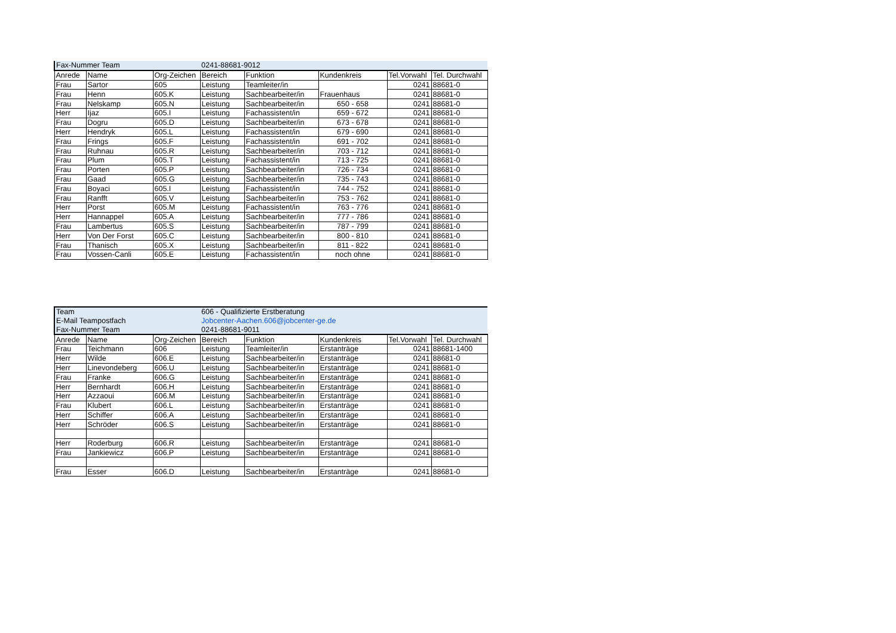| Fax-Nummer Team | | | 0241-88681-9012 | | | | |
| Anrede | Name | Org-Zeichen | Bereich | Funktion | Kundenkreis | Tel.Vorwahl | Tel. Durchwahl |
| Frau | Sartor | 605 | Leistung | Teamleiter/in | Frauenhaus | 0241 | 88681-0 |
| Frau | Henn | 605.K | Leistung | Sachbearbeiter/in | | 0241 | 88681-0 |
| Frau | Nelskamp | 605.N | Leistung | Sachbearbeiter/in | 650 - 658 | 0241 | 88681-0 |
| Herr | Ijaz | 605.I | Leistung | Fachassistent/in | 659 - 672 | 0241 | 88681-0 |
| Frau | Dogru | 605.D | Leistung | Sachbearbeiter/in | 673 - 678 | 0241 | 88681-0 |
| Herr | Hendryk | 605.L | Leistung | Fachassistent/in | 679 - 690 | 0241 | 88681-0 |
| Frau | Frings | 605.F | Leistung | Fachassistent/in | 691 - 702 | 0241 | 88681-0 |
| Frau | Ruhnau | 605.R | Leistung | Sachbearbeiter/in | 703 - 712 | 0241 | 88681-0 |
| Frau | Plum | 605.T | Leistung | Fachassistent/in | 713 - 725 | 0241 | 88681-0 |
| Frau | Porten | 605.P | Leistung | Sachbearbeiter/in | 726 - 734 | 0241 | 88681-0 |
| Frau | Gaad | 605.G | Leistung | Sachbearbeiter/in | 735 - 743 | 0241 | 88681-0 |
| Frau | Boyaci | 605.I | Leistung | Fachassistent/in | 744 - 752 | 0241 | 88681-0 |
| Frau | Ranfft | 605.V | Leistung | Sachbearbeiter/in | 753 - 762 | 0241 | 88681-0 |
| Herr | Porst | 605.M | Leistung | Fachassistent/in | 763 - 776 | 0241 | 88681-0 |
| Herr | Hannappel | 605.A | Leistung | Sachbearbeiter/in | 777 - 786 | 0241 | 88681-0 |
| Frau | Lambertus | 605.S | Leistung | Sachbearbeiter/in | 787 - 799 | 0241 | 88681-0 |
| Herr | Von Der Forst | 605.C | Leistung | Sachbearbeiter/in | 800 - 810 | 0241 | 88681-0 |
| Frau | Thanisch | 605.X | Leistung | Sachbearbeiter/in | 811 - 822 | 0241 | 88681-0 |
| Frau | Vossen-Canli | 605.E | Leistung | Fachassistent/in | noch ohne | 0241 | 88681-0 |
| Team | | | 606 - Qualifizierte Erstberatung | | | | |
| E-Mail Teampostfach | | | Jobcenter-Aachen.606@jobcenter-ge.de | | | | |
| Fax-Nummer Team | | | 0241-88681-9011 | | | | |
| Anrede | Name | Org-Zeichen | Bereich | Funktion | Kundenkreis | Tel.Vorwahl | Tel. Durchwahl |
| Frau | Teichmann | 606 | Leistung | Teamleiter/in | Erstanträge | 0241 | 88681-1400 |
| Herr | Wilde | 606.E | Leistung | Sachbearbeiter/in | Erstanträge | 0241 | 88681-0 |
| Herr | Linevondeberg | 606.U | Leistung | Sachbearbeiter/in | Erstanträge | 0241 | 88681-0 |
| Frau | Franke | 606.G | Leistung | Sachbearbeiter/in | Erstanträge | 0241 | 88681-0 |
| Herr | Bernhardt | 606.H | Leistung | Sachbearbeiter/in | Erstanträge | 0241 | 88681-0 |
| Herr | Azzaoui | 606.M | Leistung | Sachbearbeiter/in | Erstanträge | 0241 | 88681-0 |
| Frau | Klubert | 606.L | Leistung | Sachbearbeiter/in | Erstanträge | 0241 | 88681-0 |
| Herr | Schiffer | 606.A | Leistung | Sachbearbeiter/in | Erstanträge | 0241 | 88681-0 |
| Herr | Schröder | 606.S | Leistung | Sachbearbeiter/in | Erstanträge | 0241 | 88681-0 |
| Herr | Roderburg | 606.R | Leistung | Sachbearbeiter/in | Erstanträge | 0241 | 88681-0 |
| Frau | Jankiewicz | 606.P | Leistung | Sachbearbeiter/in | Erstanträge | 0241 | 88681-0 |
| Frau | Esser | 606.D | Leistung | Sachbearbeiter/in | Erstanträge | 0241 | 88681-0 |